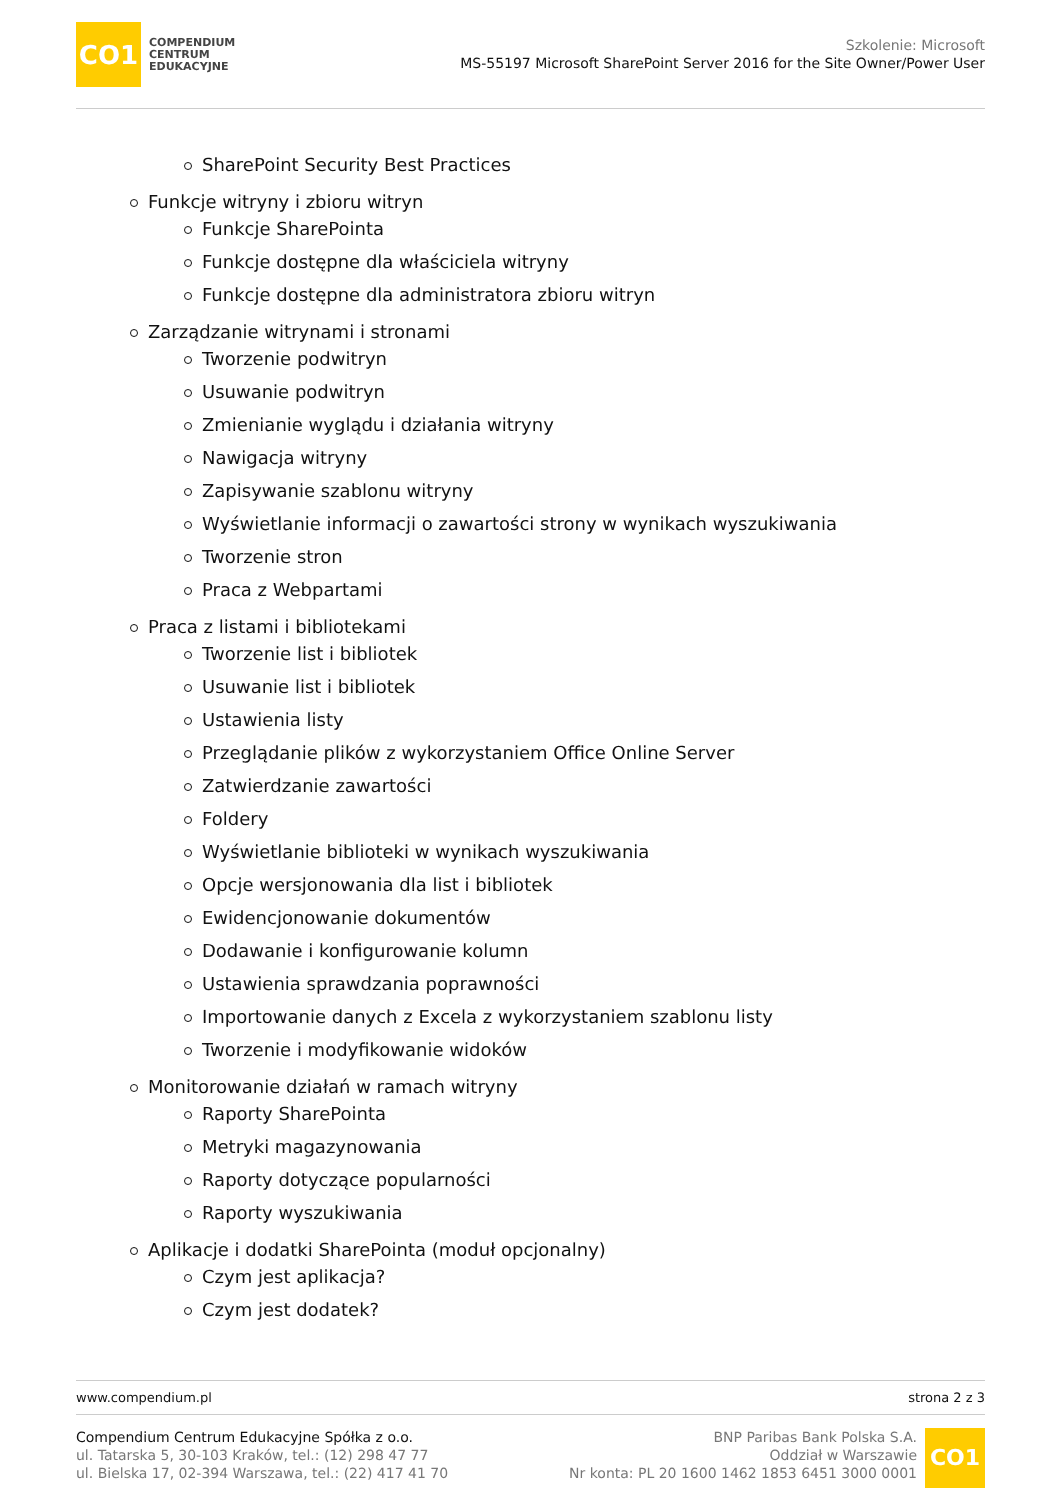CO1
COMPENDIUM
CENTRUM
EDUKACYJNE
Szkolenie: Microsoft
MS-55197 Microsoft SharePoint Server 2016 for the Site Owner/Power User
SharePoint Security Best Practices
Funkcje witryny i zbioru witryn
Funkcje SharePointa
Funkcje dostępne dla właściciela witryny
Funkcje dostępne dla administratora zbioru witryn
Zarządzanie witrynami i stronami
Tworzenie podwitryn
Usuwanie podwitryn
Zmienianie wyglądu i działania witryny
Nawigacja witryny
Zapisywanie szablonu witryny
Wyświetlanie informacji o zawartości strony w wynikach wyszukiwania
Tworzenie stron
Praca z Webpartami
Praca z listami i bibliotekami
Tworzenie list i bibliotek
Usuwanie list i bibliotek
Ustawienia listy
Przeglądanie plików z wykorzystaniem Office Online Server
Zatwierdzanie zawartości
Foldery
Wyświetlanie biblioteki w wynikach wyszukiwania
Opcje wersjonowania dla list i bibliotek
Ewidencjonowanie dokumentów
Dodawanie i konfigurowanie kolumn
Ustawienia sprawdzania poprawności
Importowanie danych z Excela z wykorzystaniem szablonu listy
Tworzenie i modyfikowanie widoków
Monitorowanie działań w ramach witryny
Raporty SharePointa
Metryki magazynowania
Raporty dotyczące popularności
Raporty wyszukiwania
Aplikacje i dodatki SharePointa (moduł opcjonalny)
Czym jest aplikacja?
Czym jest dodatek?
www.compendium.pl strona 2 z 3
Compendium Centrum Edukacyjne Spółka z o.o.
ul. Tatarska 5, 30-103 Kraków, tel.: (12) 298 47 77
ul. Bielska 17, 02-394 Warszawa, tel.: (22) 417 41 70
BNP Paribas Bank Polska S.A.
Oddział w Warszawie
Nr konta: PL 20 1600 1462 1853 6451 3000 0001
CO1